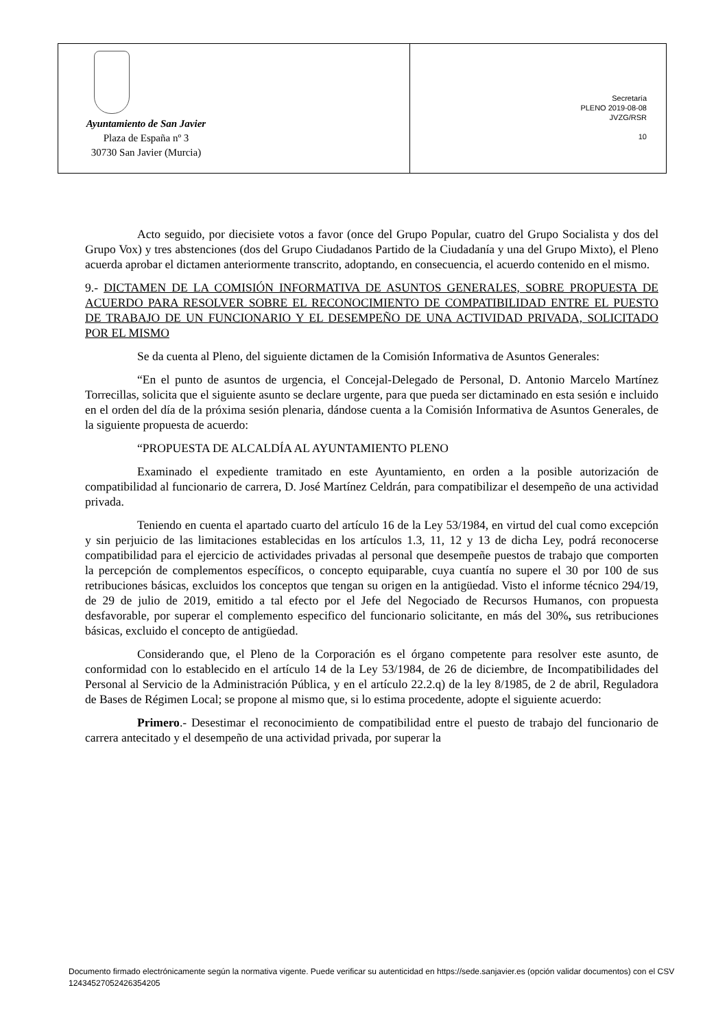Ayuntamiento de San Javier
Plaza de España nº 3
30730 San Javier (Murcia)
Secretaría
PLENO 2019-08-08
JVZG/RSR
10
Acto seguido, por diecisiete votos a favor (once del Grupo Popular, cuatro del Grupo Socialista y dos del Grupo Vox) y tres abstenciones (dos del Grupo Ciudadanos Partido de la Ciudadanía y una del Grupo Mixto), el Pleno acuerda aprobar el dictamen anteriormente transcrito, adoptando, en consecuencia, el acuerdo contenido en el mismo.
9.- DICTAMEN DE LA COMISIÓN INFORMATIVA DE ASUNTOS GENERALES, SOBRE PROPUESTA DE ACUERDO PARA RESOLVER SOBRE EL RECONOCIMIENTO DE COMPATIBILIDAD ENTRE EL PUESTO DE TRABAJO DE UN FUNCIONARIO Y EL DESEMPEÑO DE UNA ACTIVIDAD PRIVADA, SOLICITADO POR EL MISMO
Se da cuenta al Pleno, del siguiente dictamen de la Comisión Informativa de Asuntos Generales:
“En el punto de asuntos de urgencia, el Concejal-Delegado de Personal, D. Antonio Marcelo Martínez Torrecillas, solicita que el siguiente asunto se declare urgente, para que pueda ser dictaminado en esta sesión e incluido en el orden del día de la próxima sesión plenaria, dándose cuenta a la Comisión Informativa de Asuntos Generales, de la siguiente propuesta de acuerdo:
“PROPUESTA DE ALCALDÍA AL AYUNTAMIENTO PLENO
Examinado el expediente tramitado en este Ayuntamiento, en orden a la posible autorización de compatibilidad al funcionario de carrera, D. José Martínez Celdrán, para compatibilizar el desempeño de una actividad privada.
Teniendo en cuenta el apartado cuarto del artículo 16 de la Ley 53/1984, en virtud del cual como excepción y sin perjuicio de las limitaciones establecidas en los artículos 1.3, 11, 12 y 13 de dicha Ley, podrá reconocerse compatibilidad para el ejercicio de actividades privadas al personal que desempeñe puestos de trabajo que comporten la percepción de complementos específicos, o concepto equiparable, cuya cuantía no supere el 30 por 100 de sus retribuciones básicas, excluidos los conceptos que tengan su origen en la antigüedad. Visto el informe técnico 294/19, de 29 de julio de 2019, emitido a tal efecto por el Jefe del Negociado de Recursos Humanos, con propuesta desfavorable, por superar el complemento especifico del funcionario solicitante, en más del 30%, sus retribuciones básicas, excluido el concepto de antigüedad.
Considerando que, el Pleno de la Corporación es el órgano competente para resolver este asunto, de conformidad con lo establecido en el artículo 14 de la Ley 53/1984, de 26 de diciembre, de Incompatibilidades del Personal al Servicio de la Administración Pública, y en el artículo 22.2.q) de la ley 8/1985, de 2 de abril, Reguladora de Bases de Régimen Local; se propone al mismo que, si lo estima procedente, adopte el siguiente acuerdo:
Primero.- Desestimar el reconocimiento de compatibilidad entre el puesto de trabajo del funcionario de carrera antecitado y el desempeño de una actividad privada, por superar la
Documento firmado electrónicamente según la normativa vigente. Puede verificar su autenticidad en https://sede.sanjavier.es (opción validar documentos) con el CSV 12434527052426354205